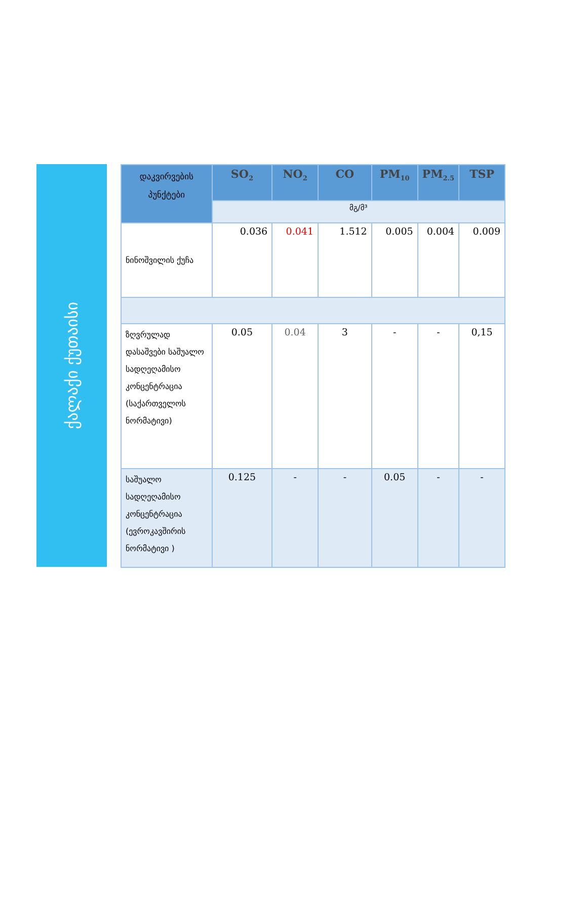ქალაქი ქუთაისი
| დაკვირვების პუნქტები | SO<sub>2</sub> | NO<sub>2</sub> | CO | PM<sub>10</sub> | PM<sub>2.5</sub> | TSP |
| --- | --- | --- | --- | --- | --- | --- |
| | მგ/მ³ | | | | | |
| ნინოშვილის ქუჩა | 0.036 | 0.041 | 1.512 | 0.005 | 0.004 | 0.009 |
| ზღვრულად დასაშვები საშუალო სადღეღამისო კონცენტრაცია (საქართველოს ნორმატივი) | 0.05 | 0.04 | 3 | - | - | 0,15 |
| საშუალო სადღეღამისო კონცენტრაცია (ევროკავშირის ნორმატივი ) | 0.125 | - | - | 0.05 | - | - |